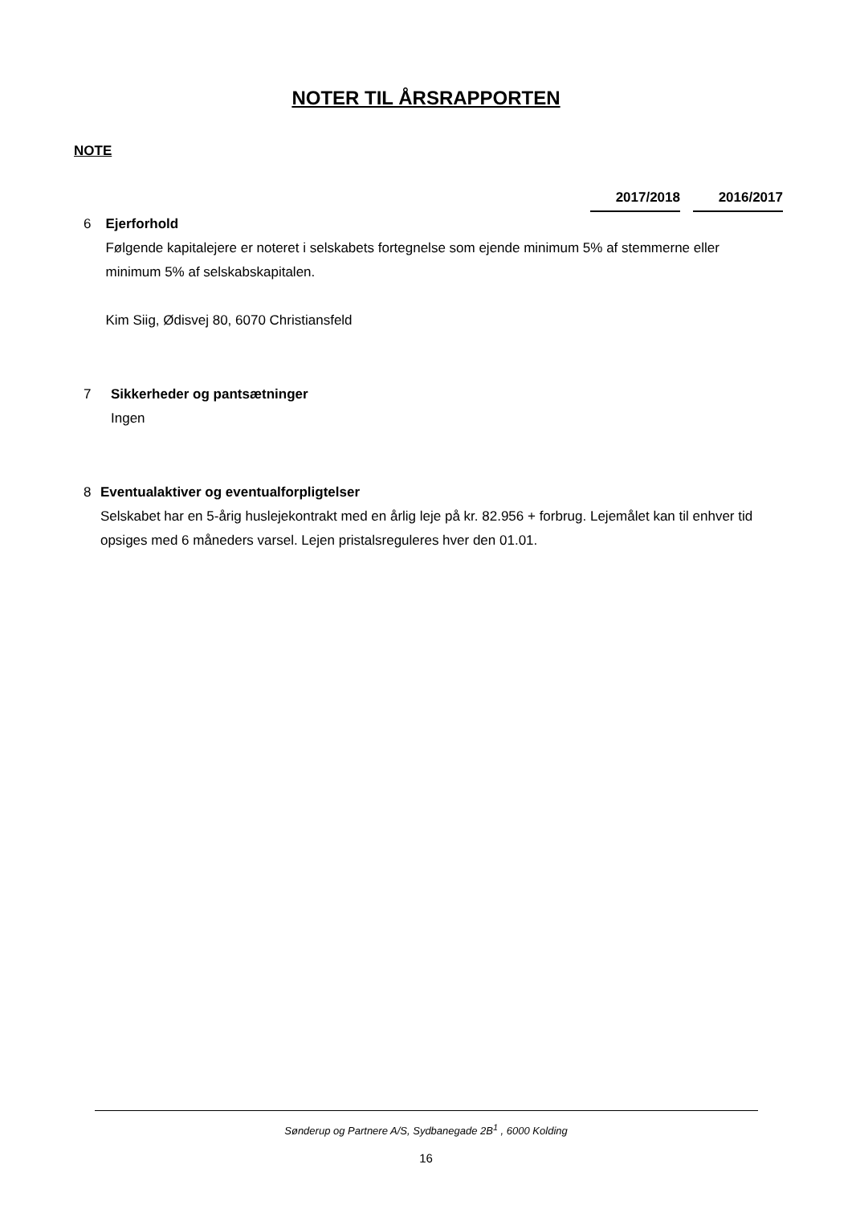NOTER TIL ÅRSRAPPORTEN
NOTE
2017/2018 2016/2017
6 Ejerforhold
Følgende kapitalejere er noteret i selskabets fortegnelse som ejende minimum 5% af stemmerne eller minimum 5% af selskabskapitalen.
Kim Siig, Ødisvej 80, 6070 Christiansfeld
7 Sikkerheder og pantsætninger
Ingen
8 Eventualaktiver og eventualforpligtelser
Selskabet har en 5-årig huslejekontrakt med en årlig leje på kr. 82.956 + forbrug. Lejemålet kan til enhver tid opsiges med 6 måneders varsel. Lejen pristalsreguleres hver den 01.01.
Sønderup og Partnere A/S, Sydbanegade 2B<sup>1</sup> , 6000 Kolding
16